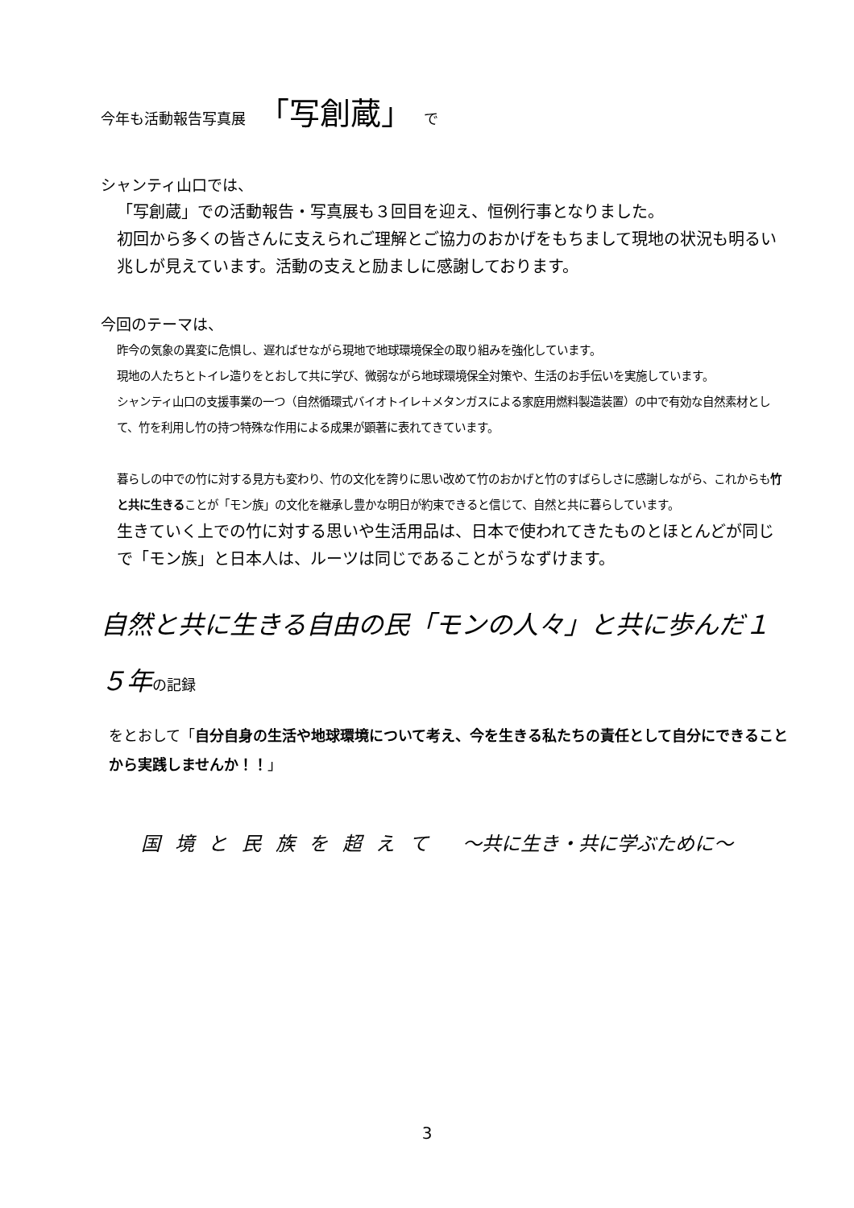今年も活動報告写真展 「写創蔵」 で
シャンティ山口では、
「写創蔵」での活動報告・写真展も３回目を迎え、恒例行事となりました。
初回から多くの皆さんに支えられご理解とご協力のおかげをもちまして現地の状況も明るい兆しが見えています。活動の支えと励ましに感謝しております。
今回のテーマは、
昨今の気象の異変に危惧し、遅ればせながら現地で地球環境保全の取り組みを強化しています。
現地の人たちとトイレ造りをとおして共に学び、微弱ながら地球環境保全対策や、生活のお手伝いを実施しています。
シャンティ山口の支援事業の一つ（自然循環式バイオトイレ＋メタンガスによる家庭用燃料製造装置）の中で有効な自然素材として、竹を利用し竹の持つ特殊な作用による成果が顕著に表れてきています。
暮らしの中での竹に対する見方も変わり、竹の文化を誇りに思い改めて竹のおかげと竹のすばらしさに感謝しながら、これからも竹と共に生きることが「モン族」の文化を継承し豊かな明日が約束できると信じて、自然と共に暮らしています。
生きていく上での竹に対する思いや生活用品は、日本で使われてきたものとほとんどが同じで「モン族」と日本人は、ルーツは同じであることがうなずけます。
自然と共に生きる自由の民「モンの人々」と共に歩んだ１５年の記録
をとおして「自分自身の生活や地球環境について考え、今を生きる私たちの責任として自分にできることから実践しませんか！！」
国 境 と 民 族 を 超 え て　 ～共に生き・共に学ぶために～
3